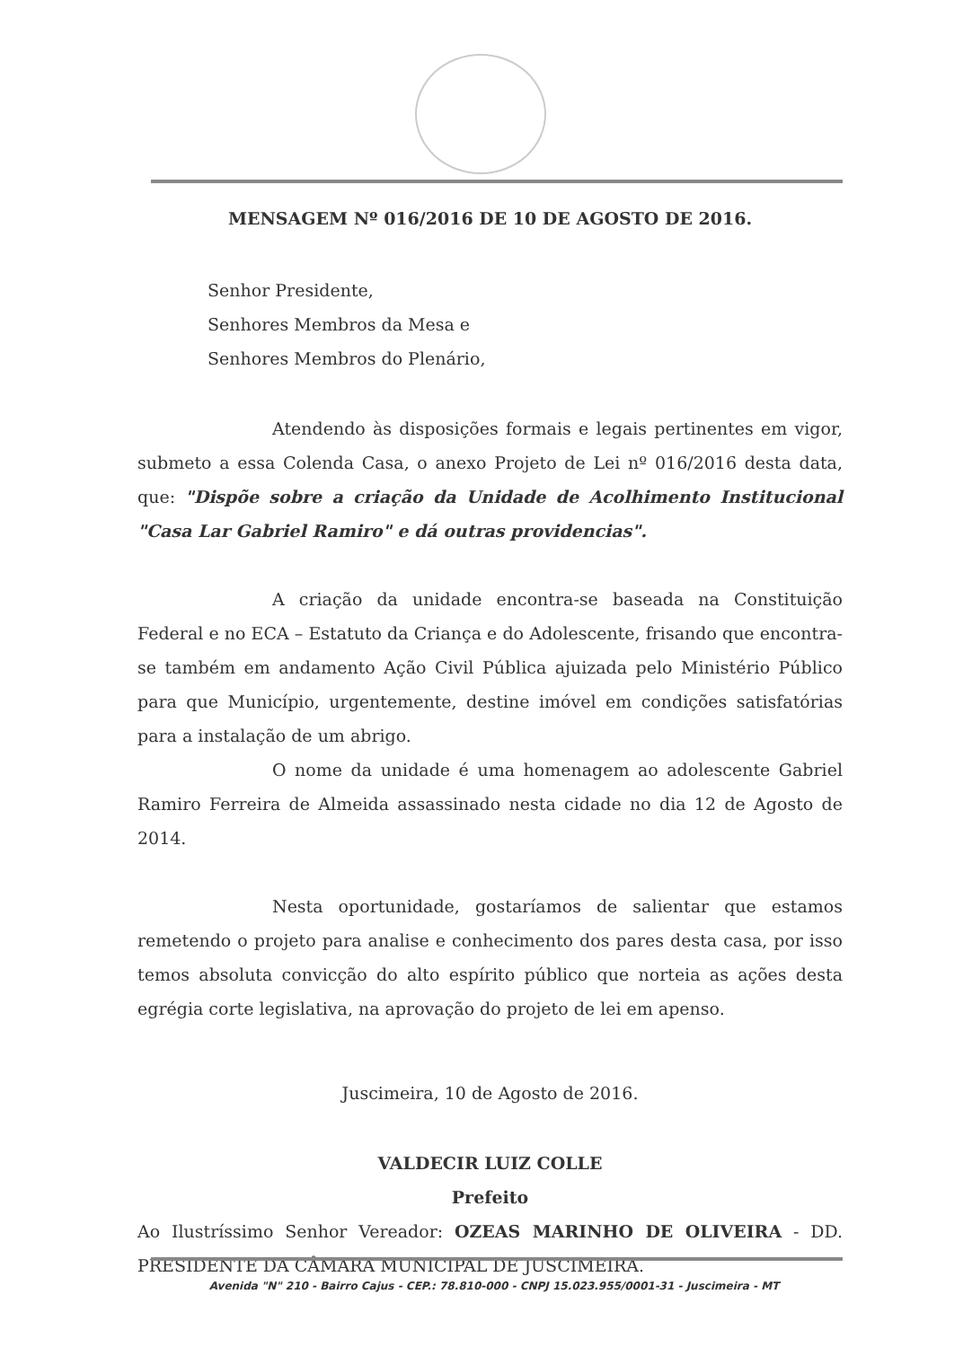MENSAGEM Nº 016/2016 DE 10 DE AGOSTO DE 2016.
Senhor Presidente,
Senhores Membros da Mesa e
Senhores Membros do Plenário,
Atendendo às disposições formais e legais pertinentes em vigor, submeto a essa Colenda Casa, o anexo Projeto de Lei nº 016/2016 desta data, que: "Dispõe sobre a criação da Unidade de Acolhimento Institucional "Casa Lar Gabriel Ramiro" e dá outras providencias".
A criação da unidade encontra-se baseada na Constituição Federal e no ECA – Estatuto da Criança e do Adolescente, frisando que encontra-se também em andamento Ação Civil Pública ajuizada pelo Ministério Público para que Município, urgentemente, destine imóvel em condições satisfatórias para a instalação de um abrigo.
O nome da unidade é uma homenagem ao adolescente Gabriel Ramiro Ferreira de Almeida assassinado nesta cidade no dia 12 de Agosto de 2014.
Nesta oportunidade, gostaríamos de salientar que estamos remetendo o projeto para analise e conhecimento dos pares desta casa, por isso temos absoluta convicção do alto espírito público que norteia as ações desta egrégia corte legislativa, na aprovação do projeto de lei em apenso.
Juscimeira, 10 de Agosto de 2016.
VALDECIR LUIZ COLLE
Prefeito
Ao Ilustríssimo Senhor Vereador: OZEAS MARINHO DE OLIVEIRA - DD. PRESIDENTE DA CÂMARA MUNICIPAL DE JUSCIMEIRA.
Avenida "N" 210 - Bairro Cajus - CEP.: 78.810-000 - CNPJ 15.023.955/0001-31 - Juscimeira - MT